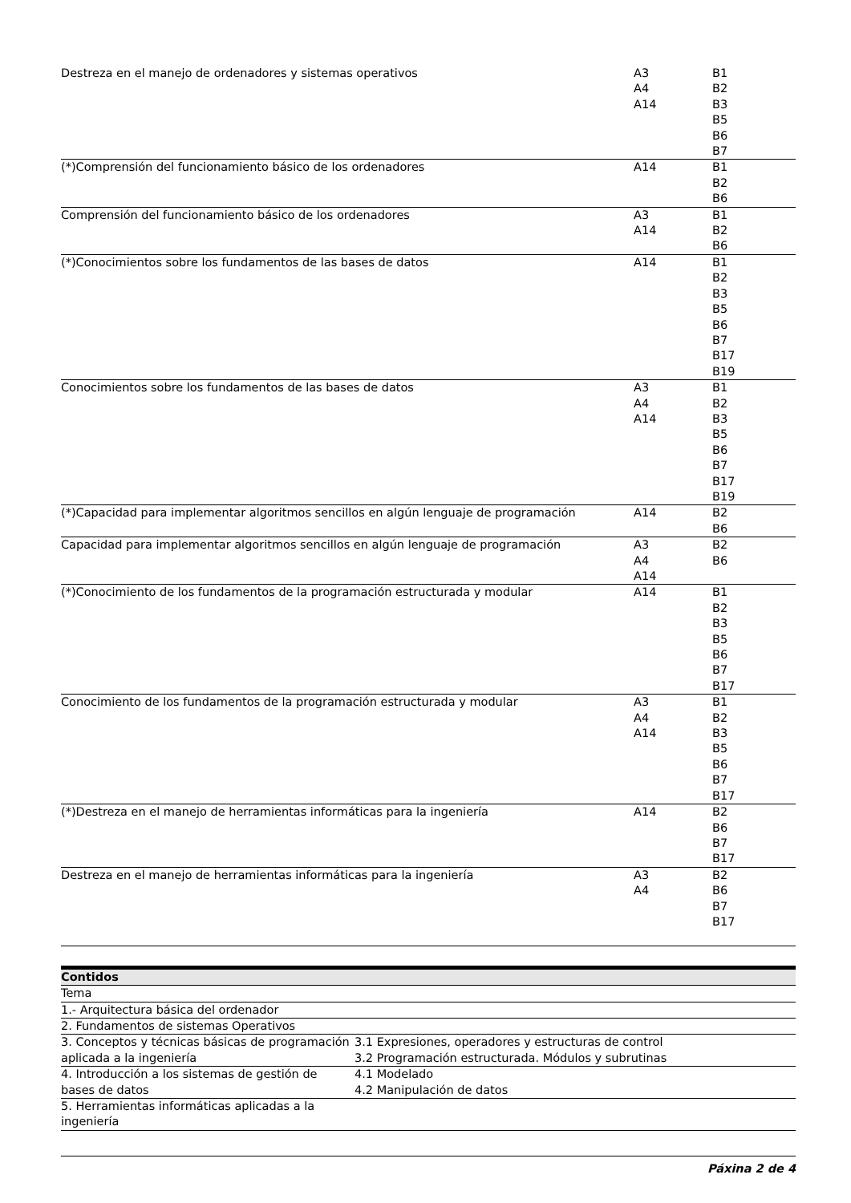| Destreza en el manejo de ordenadores y sistemas operativos | A3 A4 A14 | B1 B2 B3 B5 B6 B7 |
| (*)Comprensión del funcionamiento básico de los ordenadores | A14 | B1 B2 B6 |
| Comprensión del funcionamiento básico de los ordenadores | A3 A14 | B1 B2 B6 |
| (*)Conocimientos sobre los fundamentos de las bases de datos | A14 | B1 B2 B3 B5 B6 B7 B17 B19 |
| Conocimientos sobre los fundamentos de las bases de datos | A3 A4 A14 | B1 B2 B3 B5 B6 B7 B17 B19 |
| (*)Capacidad para implementar algoritmos sencillos en algún lenguaje de programación | A14 | B2 B6 |
| Capacidad para implementar algoritmos sencillos en algún lenguaje de programación | A3 A4 A14 | B2 B6 |
| (*)Conocimiento de los fundamentos de la programación estructurada y modular | A14 | B1 B2 B3 B5 B6 B7 B17 |
| Conocimiento de los fundamentos de la programación estructurada y modular | A3 A4 A14 | B1 B2 B3 B5 B6 B7 B17 |
| (*)Destreza en el manejo de herramientas informáticas para la ingeniería | A14 | B2 B6 B7 B17 |
| Destreza en el manejo de herramientas informáticas para la ingeniería | A3 A4 | B2 B6 B7 B17 |
| Contidos | |
| --- | --- |
| Tema | |
| 1.- Arquitectura básica del ordenador | |
| 2. Fundamentos de sistemas Operativos | |
| 3. Conceptos y técnicas básicas de programación aplicada a la ingeniería | 3.1 Expresiones, operadores y estructuras de control 3.2 Programación estructurada. Módulos y subrutinas |
| 4. Introducción a los sistemas de gestión de bases de datos | 4.1 Modelado 4.2 Manipulación de datos |
| 5. Herramientas informáticas aplicadas a la ingeniería | |
Páxina 2 de 4